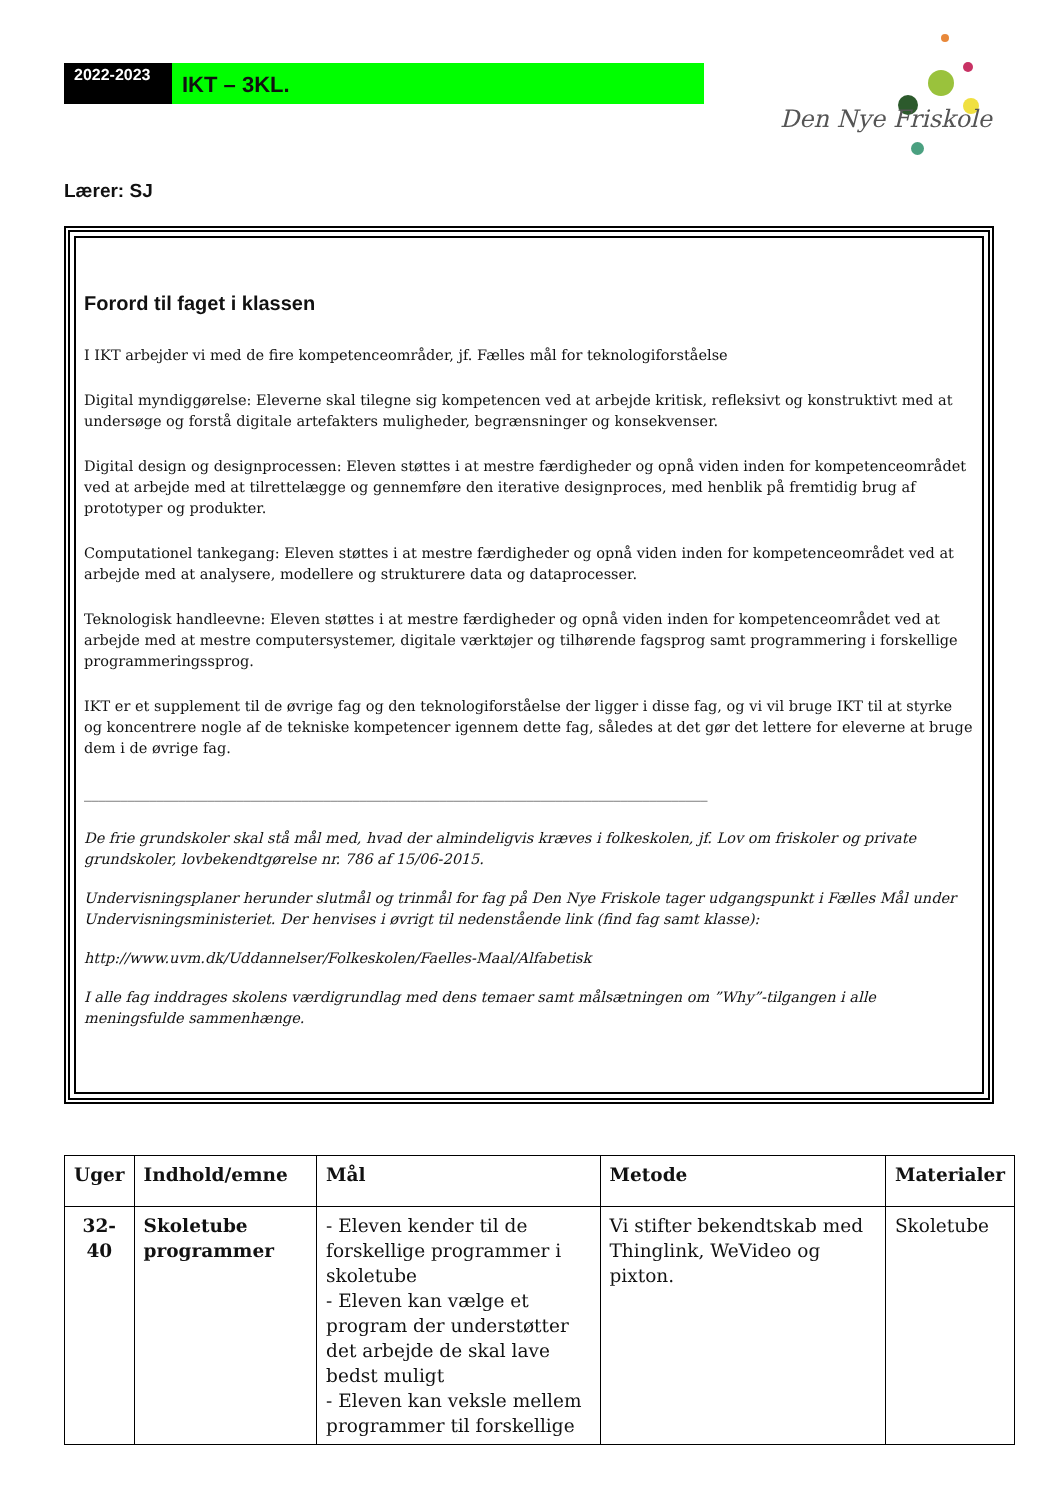2022-2023
IKT – 3KL.
Den Nye Friskole
Lærer: SJ
Forord til faget i klassen
I IKT arbejder vi med de fire kompetenceområder, jf. Fælles mål for teknologiforståelse
Digital myndiggørelse: Eleverne skal tilegne sig kompetencen ved at arbejde kritisk, refleksivt og konstruktivt med at undersøge og forstå digitale artefakters muligheder, begrænsninger og konsekvenser.
Digital design og designprocessen: Eleven støttes i at mestre færdigheder og opnå viden inden for kompetenceområdet ved at arbejde med at tilrettelægge og gennemføre den iterative designproces, med henblik på fremtidig brug af prototyper og produkter.
Computationel tankegang: Eleven støttes i at mestre færdigheder og opnå viden inden for kompetenceområdet ved at arbejde med at analysere, modellere og strukturere data og dataprocesser.
Teknologisk handleevne: Eleven støttes i at mestre færdigheder og opnå viden inden for kompetenceområdet ved at arbejde med at mestre computersystemer, digitale værktøjer og tilhørende fagsprog samt programmering i forskellige programmeringssprog.
IKT er et supplement til de øvrige fag og den teknologiforståelse der ligger i disse fag, og vi vil bruge IKT til at styrke og koncentrere nogle af de tekniske kompetencer igennem dette fag, således at det gør det lettere for eleverne at bruge dem i de øvrige fag.
______________________________________________________________________________________
De frie grundskoler skal stå mål med, hvad der almindeligvis kræves i folkeskolen, jf. Lov om friskoler og private grundskoler, lovbekendtgørelse nr. 786 af 15/06-2015.
Undervisningsplaner herunder slutmål og trinmål for fag på Den Nye Friskole tager udgangspunkt i Fælles Mål under Undervisningsministeriet. Der henvises i øvrigt til nedenstående link (find fag samt klasse):
http://www.uvm.dk/Uddannelser/Folkeskolen/Faelles-Maal/Alfabetisk
I alle fag inddrages skolens værdigrundlag med dens temaer samt målsætningen om ”Why”-tilgangen i alle meningsfulde sammenhænge.
| Uger | Indhold/emne | Mål | Metode | Materialer |
| --- | --- | --- | --- | --- |
| 32- 40 | Skoletube programmer | - Eleven kender til de forskellige programmer i skoletube - Eleven kan vælge et program der understøtter det arbejde de skal lave bedst muligt - Eleven kan veksle mellem programmer til forskellige | Vi stifter bekendtskab med Thinglink, WeVideo og pixton. | Skoletube |